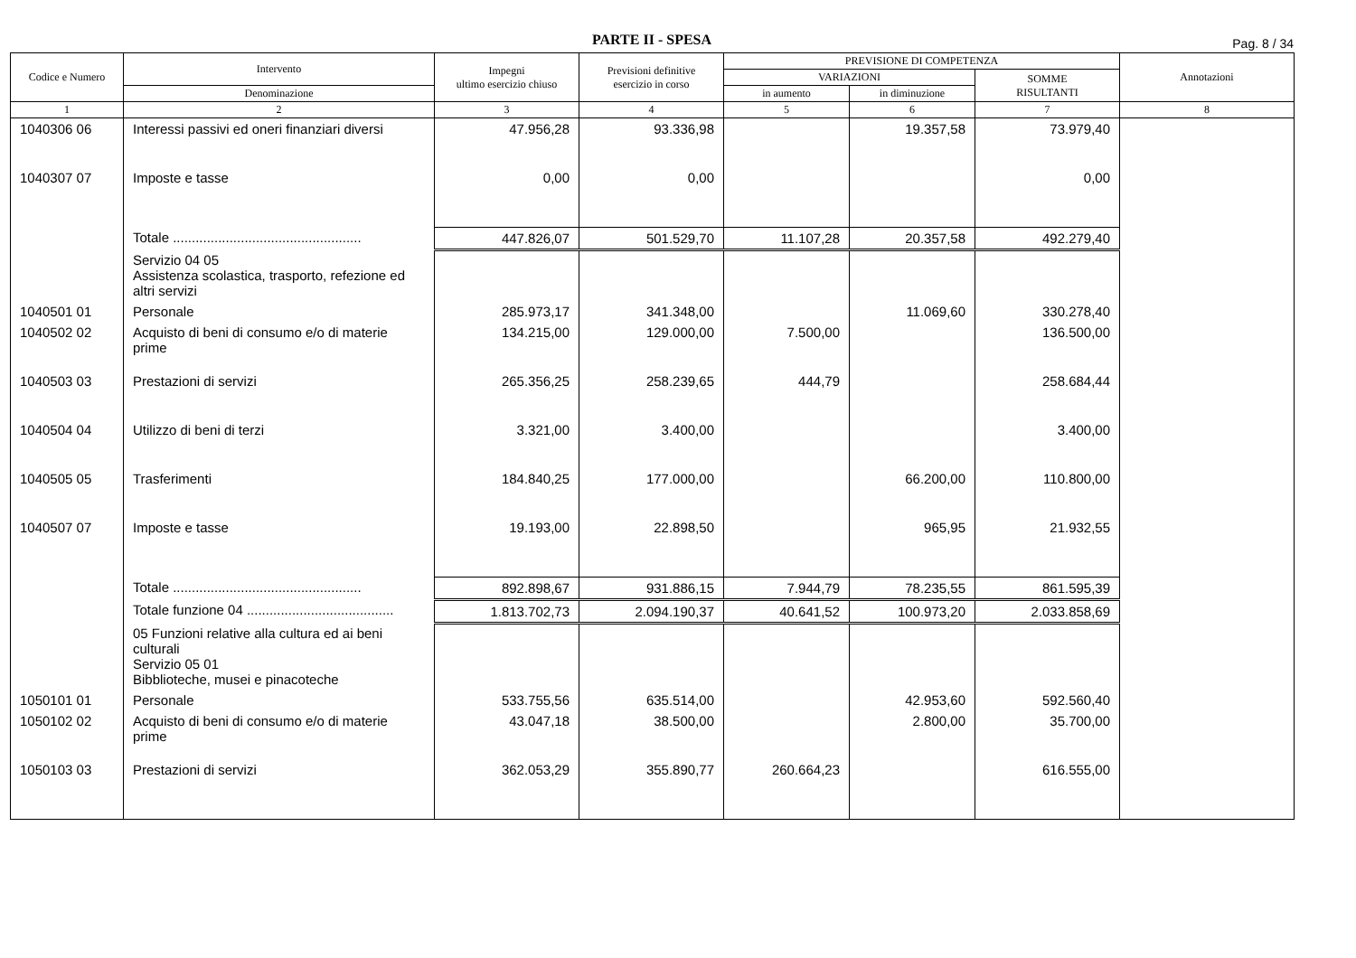PARTE II - SPESA
Pag. 8 / 34
| Codice e Numero | Intervento | Impegni ultimo esercizio chiuso | Previsioni definitive esercizio in corso | PREVISIONE DI COMPETENZA | | | Annotazioni |
| --- | --- | --- | --- | --- | --- | --- | --- |
| | | | | VARIAZIONI | | SOMME RISULTANTI | |
| | Denominazione | | | in aumento | in diminuzione | | |
| 1 | 2 | 3 | 4 | 5 | 6 | 7 | 8 |
| 1040306 06 | Interessi passivi ed oneri finanziari diversi | 47.956,28 | 93.336,98 | | 19.357,58 | 73.979,40 | |
| 1040307 07 | Imposte e tasse | 0,00 | 0,00 | | | 0,00 | |
| | Totale .................................................. | 447.826,07 | 501.529,70 | 11.107,28 | 20.357,58 | 492.279,40 | |
| | Servizio 04 05 Assistenza scolastica, trasporto, refezione ed altri servizi | | | | | | |
| 1040501 01 | Personale | 285.973,17 | 341.348,00 | | 11.069,60 | 330.278,40 | |
| 1040502 02 | Acquisto di beni di consumo e/o di materie prime | 134.215,00 | 129.000,00 | 7.500,00 | | 136.500,00 | |
| 1040503 03 | Prestazioni di servizi | 265.356,25 | 258.239,65 | 444,79 | | 258.684,44 | |
| 1040504 04 | Utilizzo di beni di terzi | 3.321,00 | 3.400,00 | | | 3.400,00 | |
| 1040505 05 | Trasferimenti | 184.840,25 | 177.000,00 | | 66.200,00 | 110.800,00 | |
| 1040507 07 | Imposte e tasse | 19.193,00 | 22.898,50 | | 965,95 | 21.932,55 | |
| | Totale .................................................. | 892.898,67 | 931.886,15 | 7.944,79 | 78.235,55 | 861.595,39 | |
| | Totale funzione 04 ....................................... | 1.813.702,73 | 2.094.190,37 | 40.641,52 | 100.973,20 | 2.033.858,69 | |
| | 05 Funzioni relative alla cultura ed ai beni culturali Servizio 05 01 Bibblioteche, musei e pinacoteche | | | | | | |
| 1050101 01 | Personale | 533.755,56 | 635.514,00 | | 42.953,60 | 592.560,40 | |
| 1050102 02 | Acquisto di beni di consumo e/o di materie prime | 43.047,18 | 38.500,00 | | 2.800,00 | 35.700,00 | |
| 1050103 03 | Prestazioni di servizi | 362.053,29 | 355.890,77 | 260.664,23 | | 616.555,00 | |